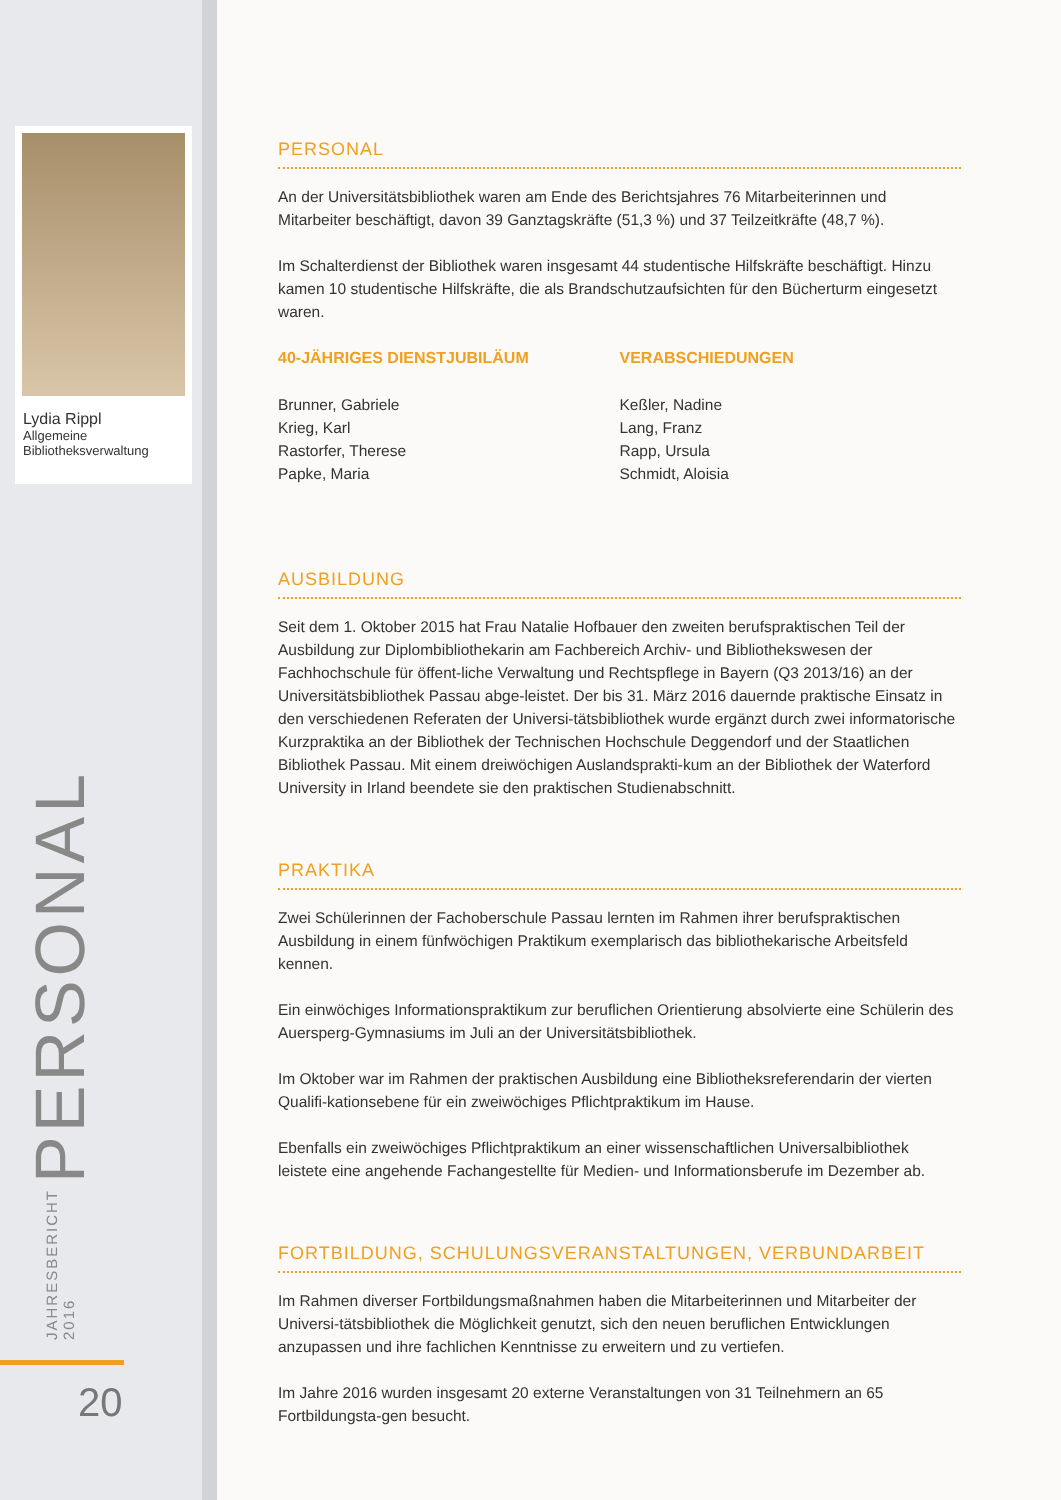Lydia Rippl
Allgemeine Bibliotheksverwaltung
JAHRESBERICHT 2016 PERSONAL
20
PERSONAL
An der Universitätsbibliothek waren am Ende des Berichtsjahres 76 Mitarbeiterinnen und Mitarbeiter beschäftigt, davon 39 Ganztagskräfte (51,3 %) und 37 Teilzeitkräfte (48,7 %).
Im Schalterdienst der Bibliothek waren insgesamt 44 studentische Hilfskräfte beschäftigt. Hinzu kamen 10 studentische Hilfskräfte, die als Brandschutzaufsichten für den Bücherturm eingesetzt waren.
40-JÄHRIGES DIENSTJUBILÄUM
Brunner, Gabriele
Krieg, Karl
Rastorfer, Therese
Papke, Maria
VERABSCHIEDUNGEN
Keßler, Nadine
Lang, Franz
Rapp, Ursula
Schmidt, Aloisia
AUSBILDUNG
Seit dem 1. Oktober 2015 hat Frau Natalie Hofbauer den zweiten berufspraktischen Teil der Ausbildung zur Diplombibliothekarin am Fachbereich Archiv- und Bibliothekswesen der Fachhochschule für öffent-liche Verwaltung und Rechtspflege in Bayern (Q3 2013/16) an der Universitätsbibliothek Passau abge-leistet. Der bis 31. März 2016 dauernde praktische Einsatz in den verschiedenen Referaten der Universi-tätsbibliothek wurde ergänzt durch zwei informatorische Kurzpraktika an der Bibliothek der Technischen Hochschule Deggendorf und der Staatlichen Bibliothek Passau. Mit einem dreiwöchigen Auslandsprakti-kum an der Bibliothek der Waterford University in Irland beendete sie den praktischen Studienabschnitt.
PRAKTIKA
Zwei Schülerinnen der Fachoberschule Passau lernten im Rahmen ihrer berufspraktischen Ausbildung in einem fünfwöchigen Praktikum exemplarisch das bibliothekarische Arbeitsfeld kennen.
Ein einwöchiges Informationspraktikum zur beruflichen Orientierung absolvierte eine Schülerin des Auersperg-Gymnasiums im Juli an der Universitätsbibliothek.
Im Oktober war im Rahmen der praktischen Ausbildung eine Bibliotheksreferendarin der vierten Qualifi-kationsebene für ein zweiwöchiges Pflichtpraktikum im Hause.
Ebenfalls ein zweiwöchiges Pflichtpraktikum an einer wissenschaftlichen Universalbibliothek leistete eine angehende Fachangestellte für Medien- und Informationsberufe im Dezember ab.
FORTBILDUNG, SCHULUNGSVERANSTALTUNGEN, VERBUNDARBEIT
Im Rahmen diverser Fortbildungsmaßnahmen haben die Mitarbeiterinnen und Mitarbeiter der Universi-tätsbibliothek die Möglichkeit genutzt, sich den neuen beruflichen Entwicklungen anzupassen und ihre fachlichen Kenntnisse zu erweitern und zu vertiefen.
Im Jahre 2016 wurden insgesamt 20 externe Veranstaltungen von 31 Teilnehmern an 65 Fortbildungsta-gen besucht.